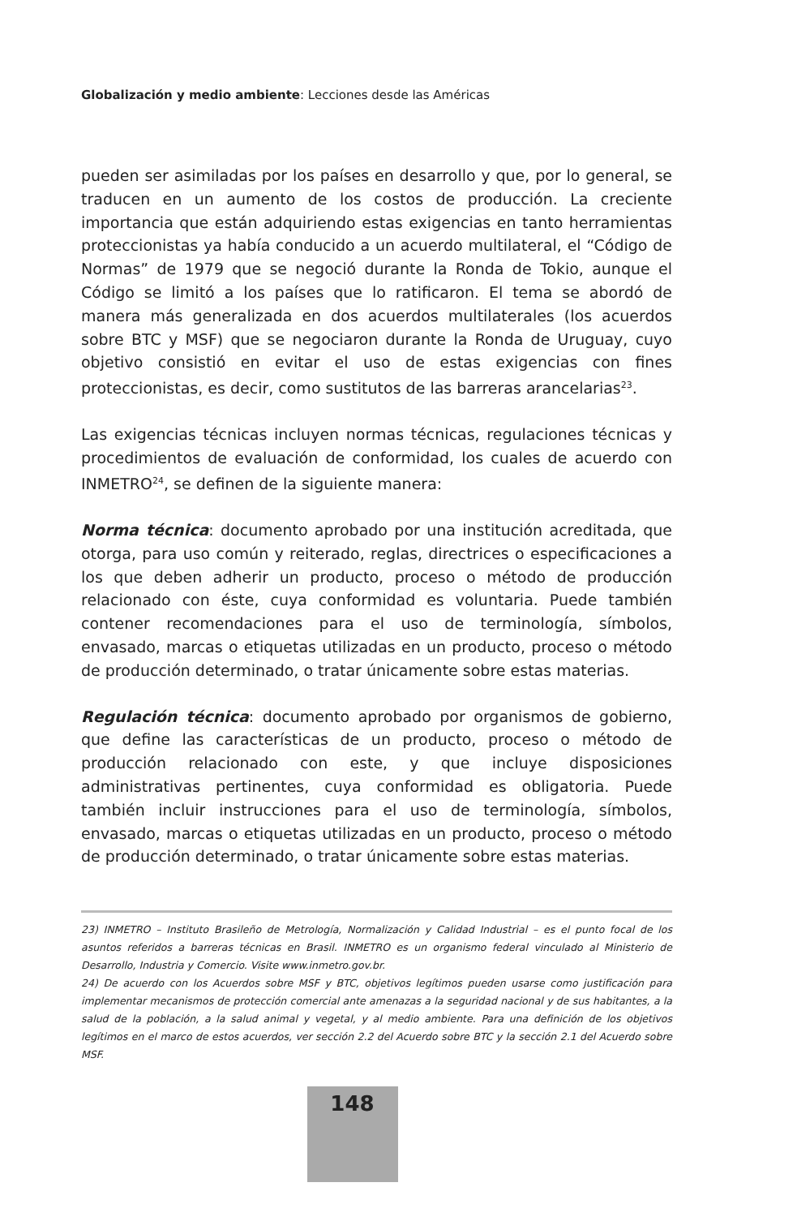Globalización y medio ambiente: Lecciones desde las Américas
pueden ser asimiladas por los países en desarrollo y que, por lo general, se traducen en un aumento de los costos de producción. La creciente importancia que están adquiriendo estas exigencias en tanto herramientas proteccionistas ya había conducido a un acuerdo multilateral, el “Código de Normas” de 1979 que se negoció durante la Ronda de Tokio, aunque el Código se limitó a los países que lo ratificaron. El tema se abordó de manera más generalizada en dos acuerdos multilaterales (los acuerdos sobre BTC y MSF) que se negociaron durante la Ronda de Uruguay, cuyo objetivo consistió en evitar el uso de estas exigencias con fines proteccionistas, es decir, como sustitutos de las barreras arancelarias<sup>23</sup>.
Las exigencias técnicas incluyen normas técnicas, regulaciones técnicas y procedimientos de evaluación de conformidad, los cuales de acuerdo con INMETRO<sup>24</sup>, se definen de la siguiente manera:
Norma técnica: documento aprobado por una institución acreditada, que otorga, para uso común y reiterado, reglas, directrices o especificaciones a los que deben adherir un producto, proceso o método de producción relacionado con éste, cuya conformidad es voluntaria. Puede también contener recomendaciones para el uso de terminología, símbolos, envasado, marcas o etiquetas utilizadas en un producto, proceso o método de producción determinado, o tratar únicamente sobre estas materias.
Regulación técnica: documento aprobado por organismos de gobierno, que define las características de un producto, proceso o método de producción relacionado con este, y que incluye disposiciones administrativas pertinentes, cuya conformidad es obligatoria. Puede también incluir instrucciones para el uso de terminología, símbolos, envasado, marcas o etiquetas utilizadas en un producto, proceso o método de producción determinado, o tratar únicamente sobre estas materias.
23) INMETRO – Instituto Brasileño de Metrología, Normalización y Calidad Industrial – es el punto focal de los asuntos referidos a barreras técnicas en Brasil. INMETRO es un organismo federal vinculado al Ministerio de Desarrollo, Industria y Comercio. Visite www.inmetro.gov.br.
24) De acuerdo con los Acuerdos sobre MSF y BTC, objetivos legítimos pueden usarse como justificación para implementar mecanismos de protección comercial ante amenazas a la seguridad nacional y de sus habitantes, a la salud de la población, a la salud animal y vegetal, y al medio ambiente. Para una definición de los objetivos legítimos en el marco de estos acuerdos, ver sección 2.2 del Acuerdo sobre BTC y la sección 2.1 del Acuerdo sobre MSF.
148